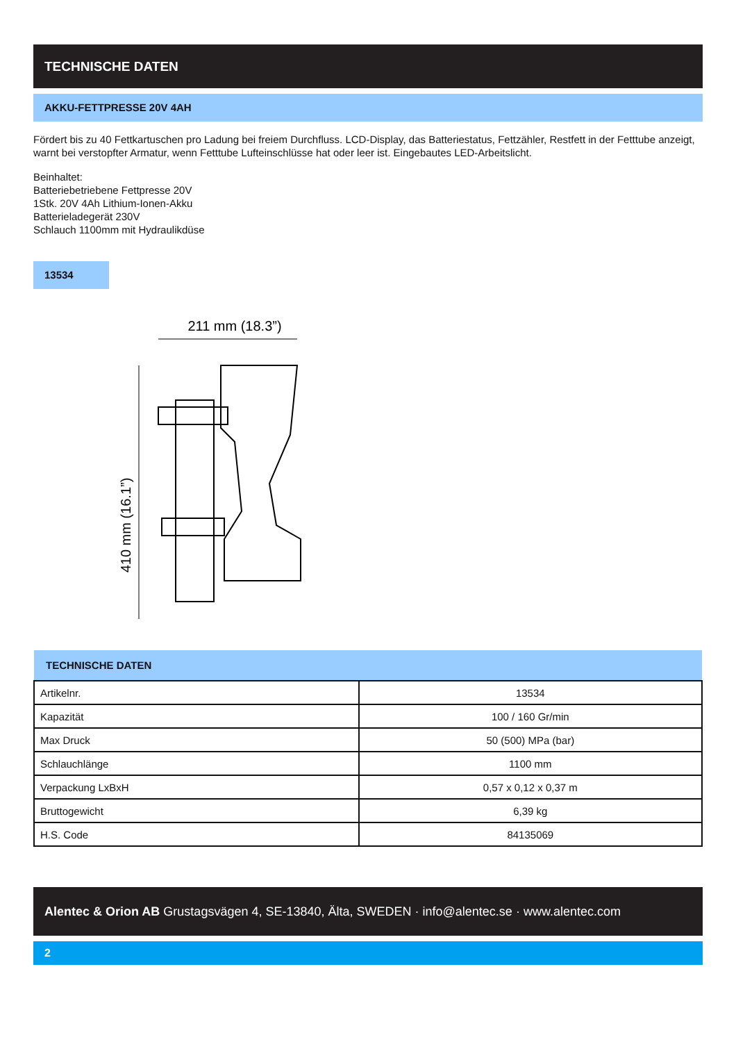TECHNISCHE DATEN
AKKU-FETTPRESSE 20V 4AH
Fördert bis zu 40 Fettkartuschen pro Ladung bei freiem Durchfluss. LCD-Display, das Batteriestatus, Fettzähler, Restfett in der Fetttube anzeigt, warnt bei verstopfter Armatur, wenn Fetttube Lufteinschlüsse hat oder leer ist. Eingebautes LED-Arbeitslicht.
Beinhaltet:
Batteriebetriebene Fettpresse 20V
1Stk. 20V 4Ah Lithium-Ionen-Akku
Batterieladegerät 230V
Schlauch 1100mm mit Hydraulikdüse
13534
211 mm (18.3”)
410 mm (16.1”)
| TECHNISCHE DATEN | |
| --- | --- |
| Artikelnr. | 13534 |
| Kapazität | 100 / 160 Gr/min |
| Max Druck | 50 (500) MPa (bar) |
| Schlauchlänge | 1100 mm |
| Verpackung LxBxH | 0,57 x 0,12 x 0,37 m |
| Bruttogewicht | 6,39 kg |
| H.S. Code | 84135069 |
Alentec & Orion AB Grustagsvägen 4, SE-13840, Älta, SWEDEN · info@alentec.se · www.alentec.com
2